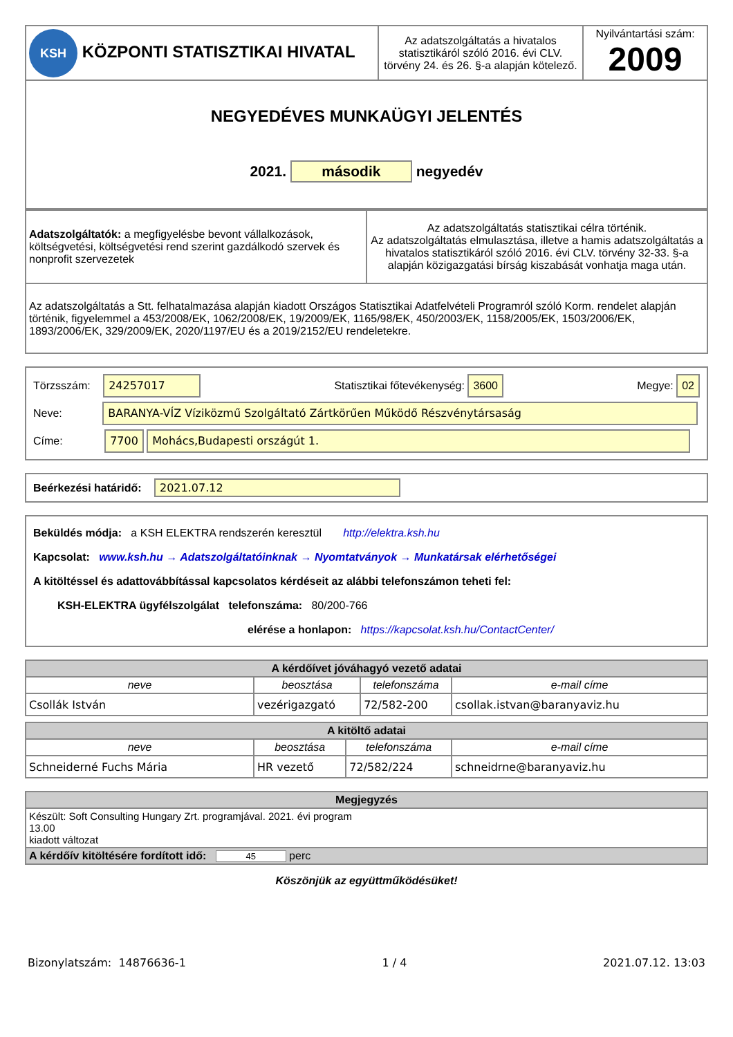| KSH KÖZPONTI STATISZTIKAI HIVATAL | Az adatszolgáltatás a hivatalos statisztikáról szóló 2016. évi CLV. törvény 24. és 26. §-a alapján kötelező. | Nyilvántartási szám: 2009 |
| NEGYEDÉVES MUNKAÜGYI JELENTÉS 2021. második negyedév | | |
| Adatszolgáltatók: a megfigyelésbe bevont vállalkozások, költségvetési, költségvetési rend szerint gazdálkodó szervek és nonprofit szervezetek | Az adatszolgáltatás statisztikai célra történik. Az adatszolgáltatás elmulasztása, illetve a hamis adatszolgáltatás a hivatalos statisztikáról szóló 2016. évi CLV. törvény 32-33. §-a alapján közigazgatási bírság kiszabását vonhatja maga után. |
| Az adatszolgáltatás a Stt. felhatalmazása alapján kiadott Országos Statisztikai Adatfelvételi Programról szóló Korm. rendelet alapján történik, figyelemmel a 453/2008/EK, 1062/2008/EK, 19/2009/EK, 1165/98/EK, 450/2003/EK, 1158/2005/EK, 1503/2006/EK, 1893/2006/EK, 329/2009/EK, 2020/1197/EU és a 2019/2152/EU rendeletekre. | |
Törzsszám: 24257017 Statisztikai főtevékenység: 3600 Megye: 02
Neve: BARANYA-VÍZ Víziközmű Szolgáltató Zártkörűen Működő Részvénytársaság
Címe: 7700 Mohács,Budapesti országút 1.
Beérkezési határidő: 2021.07.12
Beküldés módja: a KSH ELEKTRA rendszerén keresztül http://elektra.ksh.hu
Kapcsolat: www.ksh.hu → Adatszolgáltatóinknak → Nyomtatványok → Munkatársak elérhetőségei
A kitöltéssel és adattovábbítással kapcsolatos kérdéseit az alábbi telefonszámon teheti fel:
KSH-ELEKTRA ügyfélszolgálat telefonszáma: 80/200-766
elérése a honlapon: https://kapcsolat.ksh.hu/ContactCenter/
| A kérdőívet jóváhagyó vezető adatai | | | |
| --- | --- | --- | --- |
| neve | beosztása | telefonszáma | e-mail címe |
| Csollák István | vezérigazgató | 72/582-200 | csollak.istvan@baranyaviz.hu |
| A kitöltő adatai | | | |
| --- | --- | --- | --- |
| neve | beosztása | telefonszáma | e-mail címe |
| Schneiderné Fuchs Mária | HR vezető | 72/582/224 | schneidrne@baranyaviz.hu |
| Megjegyzés |
| --- |
| Készült: Soft Consulting Hungary Zrt. programjával. 2021. évi program 13.00 kiadott változat |
| A kérdőív kitöltésére fordított idő: 45 perc |
Köszönjük az együttműködésüket!
Bizonylatszám: 14876636-1 1 / 4 2021.07.12. 13:03